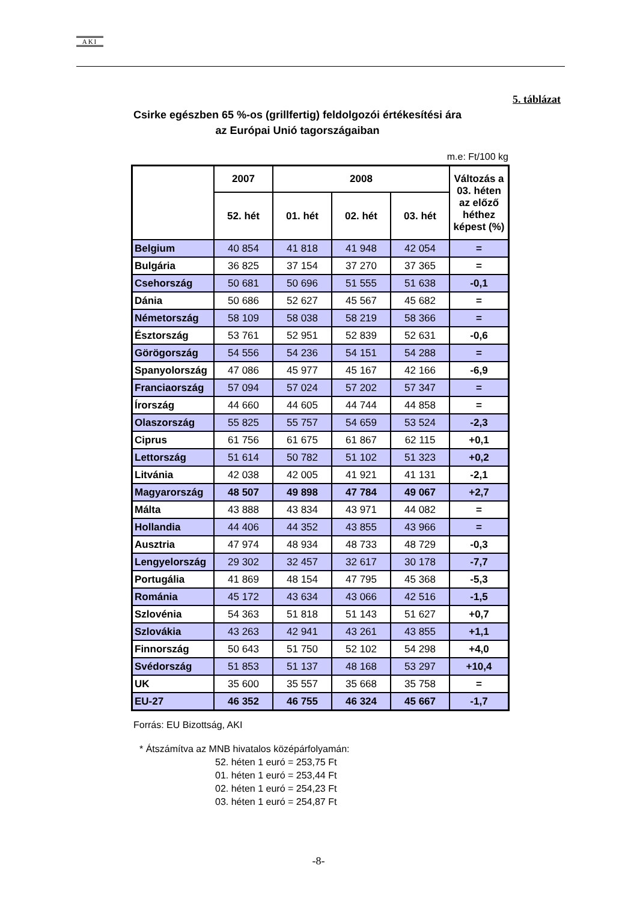AKI
5. táblázat
Csirke egészben 65 %-os (grillfertig) feldolgozói értékesítési ára
az Európai Unió tagországaiban
m.e: Ft/100 kg
| | 2007 | 2008 | | | Változás a 03. héten az előző héthez képest (%) |
| --- | --- | --- | --- | --- | --- |
| | 52. hét | 01. hét | 02. hét | 03. hét | |
| Belgium | 40 854 | 41 818 | 41 948 | 42 054 | = |
| Bulgária | 36 825 | 37 154 | 37 270 | 37 365 | = |
| Csehország | 50 681 | 50 696 | 51 555 | 51 638 | -0,1 |
| Dánia | 50 686 | 52 627 | 45 567 | 45 682 | = |
| Németország | 58 109 | 58 038 | 58 219 | 58 366 | = |
| Észtország | 53 761 | 52 951 | 52 839 | 52 631 | -0,6 |
| Görögország | 54 556 | 54 236 | 54 151 | 54 288 | = |
| Spanyolország | 47 086 | 45 977 | 45 167 | 42 166 | -6,9 |
| Franciaország | 57 094 | 57 024 | 57 202 | 57 347 | = |
| Írország | 44 660 | 44 605 | 44 744 | 44 858 | = |
| Olaszország | 55 825 | 55 757 | 54 659 | 53 524 | -2,3 |
| Ciprus | 61 756 | 61 675 | 61 867 | 62 115 | +0,1 |
| Lettország | 51 614 | 50 782 | 51 102 | 51 323 | +0,2 |
| Litvánia | 42 038 | 42 005 | 41 921 | 41 131 | -2,1 |
| Magyarország | 48 507 | 49 898 | 47 784 | 49 067 | +2,7 |
| Málta | 43 888 | 43 834 | 43 971 | 44 082 | = |
| Hollandia | 44 406 | 44 352 | 43 855 | 43 966 | = |
| Ausztria | 47 974 | 48 934 | 48 733 | 48 729 | -0,3 |
| Lengyelország | 29 302 | 32 457 | 32 617 | 30 178 | -7,7 |
| Portugália | 41 869 | 48 154 | 47 795 | 45 368 | -5,3 |
| Románia | 45 172 | 43 634 | 43 066 | 42 516 | -1,5 |
| Szlovénia | 54 363 | 51 818 | 51 143 | 51 627 | +0,7 |
| Szlovákia | 43 263 | 42 941 | 43 261 | 43 855 | +1,1 |
| Finnország | 50 643 | 51 750 | 52 102 | 54 298 | +4,0 |
| Svédország | 51 853 | 51 137 | 48 168 | 53 297 | +10,4 |
| UK | 35 600 | 35 557 | 35 668 | 35 758 | = |
| EU-27 | 46 352 | 46 755 | 46 324 | 45 667 | -1,7 |
Forrás: EU Bizottság, AKI
* Átszámítva az MNB hivatalos középárfolyamán:
52. héten 1 euró = 253,75 Ft
01. héten 1 euró = 253,44 Ft
02. héten 1 euró = 254,23 Ft
03. héten 1 euró = 254,87 Ft
-8-